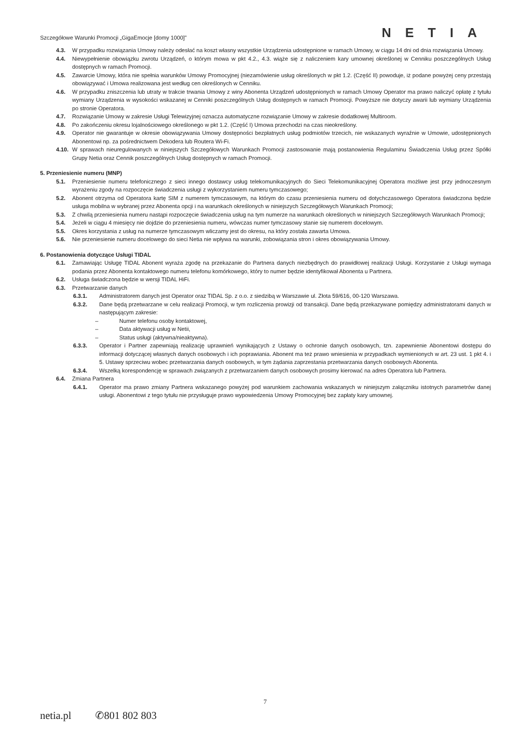Szczegółowe Warunki Promocji „GigaEmocje [domy 1000]” NETIA
4.3. W przypadku rozwiązania Umowy należy odesłać na koszt własny wszystkie Urządzenia udostępnione w ramach Umowy, w ciągu 14 dni od dnia rozwiązania Umowy.
4.4. Niewypełnienie obowiązku zwrotu Urządzeń, o którym mowa w pkt 4.2., 4.3. wiąże się z naliczeniem kary umownej określonej w Cenniku poszczególnych Usług dostępnych w ramach Promocji.
4.5. Zawarcie Umowy, która nie spełnia warunków Umowy Promocyjnej (niezamówienie usług określonych w pkt 1.2. (Część II) powoduje, iż podane powyżej ceny przestają obowiązywać i Umowa realizowana jest według cen określonych w Cenniku.
4.6. W przypadku zniszczenia lub utraty w trakcie trwania Umowy z winy Abonenta Urządzeń udostępnionych w ramach Umowy Operator ma prawo naliczyć opłatę z tytułu wymiany Urządzenia w wysokości wskazanej w Cenniki poszczególnych Usług dostępnych w ramach Promocji. Powyższe nie dotyczy awarii lub wymiany Urządzenia po stronie Operatora.
4.7. Rozwiązanie Umowy w zakresie Usługi Telewizyjnej oznacza automatyczne rozwiązanie Umowy w zakresie dodatkowej Multiroom.
4.8. Po zakończeniu okresu lojalnościowego określonego w pkt 1.2. (Część I) Umowa przechodzi na czas nieokreślony.
4.9. Operator nie gwarantuje w okresie obowiązywania Umowy dostępności bezpłatnych usług podmiotów trzecich, nie wskazanych wyraźnie w Umowie, udostępnionych Abonentowi np. za pośrednictwem Dekodera lub Routera Wi-Fi.
4.10. W sprawach nieuregulowanych w niniejszych Szczegółowych Warunkach Promocji zastosowanie mają postanowienia Regulaminu Świadczenia Usług przez Spółki Grupy Netia oraz Cennik poszczególnych Usług dostępnych w ramach Promocji.
5. Przeniesienie numeru (MNP)
5.1. Przeniesienie numeru telefonicznego z sieci innego dostawcy usług telekomunikacyjnych do Sieci Telekomunikacyjnej Operatora możliwe jest przy jednoczesnym wyrażeniu zgody na rozpoczęcie świadczenia usługi z wykorzystaniem numeru tymczasowego;
5.2. Abonent otrzyma od Operatora kartę SIM z numerem tymczasowym, na którym do czasu przeniesienia numeru od dotychczasowego Operatora świadczona będzie usługa mobilna w wybranej przez Abonenta opcji i na warunkach określonych w niniejszych Szczegółowych Warunkach Promocji;
5.3. Z chwilą przeniesienia numeru nastąpi rozpoczęcie świadczenia usług na tym numerze na warunkach określonych w niniejszych Szczegółowych Warunkach Promocji;
5.4. Jeżeli w ciągu 4 miesięcy nie dojdzie do przeniesienia numeru, wówczas numer tymczasowy stanie się numerem docelowym.
5.5. Okres korzystania z usług na numerze tymczasowym wliczamy jest do okresu, na który została zawarta Umowa.
5.6. Nie przeniesienie numeru docelowego do sieci Netia nie wpływa na warunki, zobowiązania stron i okres obowiązywania Umowy.
6. Postanowienia dotyczące Usługi TIDAL
6.1. Zamawiając Usługę TIDAL Abonent wyraża zgodę na przekazanie do Partnera danych niezbędnych do prawidłowej realizacji Usługi. Korzystanie z Usługi wymaga podania przez Abonenta kontaktowego numeru telefonu komórkowego, który to numer będzie identyfikował Abonenta u Partnera.
6.2. Usługa świadczona będzie w wersji TIDAL HiFi.
6.3. Przetwarzanie danych
6.3.1. Administratorem danych jest Operator oraz TIDAL Sp. z o.o. z siedzibą w Warszawie ul. Złota 59/616, 00-120 Warszawa.
6.3.2. Dane będą przetwarzane w celu realizacji Promocji, w tym rozliczenia prowizji od transakcji. Dane będą przekazywane pomiędzy administratorami danych w następującym zakresie:
– Numer telefonu osoby kontaktowej,
– Data aktywacji usług w Netii,
– Status usługi (aktywna/nieaktywna).
6.3.3. Operator i Partner zapewniają realizację uprawnień wynikających z Ustawy o ochronie danych osobowych, tzn. zapewnienie Abonentowi dostępu do informacji dotyczącej własnych danych osobowych i ich poprawiania. Abonent ma też prawo wniesienia w przypadkach wymienionych w art. 23 ust. 1 pkt 4. i 5. Ustawy sprzeciwu wobec przetwarzania danych osobowych, w tym żądania zaprzestania przetwarzania danych osobowych Abonenta.
6.3.4. Wszelką korespondencję w sprawach związanych z przetwarzaniem danych osobowych prosimy kierować na adres Operatora lub Partnera.
6.4. Zmiana Partnera
6.4.1. Operator ma prawo zmiany Partnera wskazanego powyżej pod warunkiem zachowania wskazanych w niniejszym załączniku istotnych parametrów danej usługi. Abonentowi z tego tytułu nie przysługuje prawo wypowiedzenia Umowy Promocyjnej bez zapłaty kary umownej.
7
netia.pl ✆801 802 803